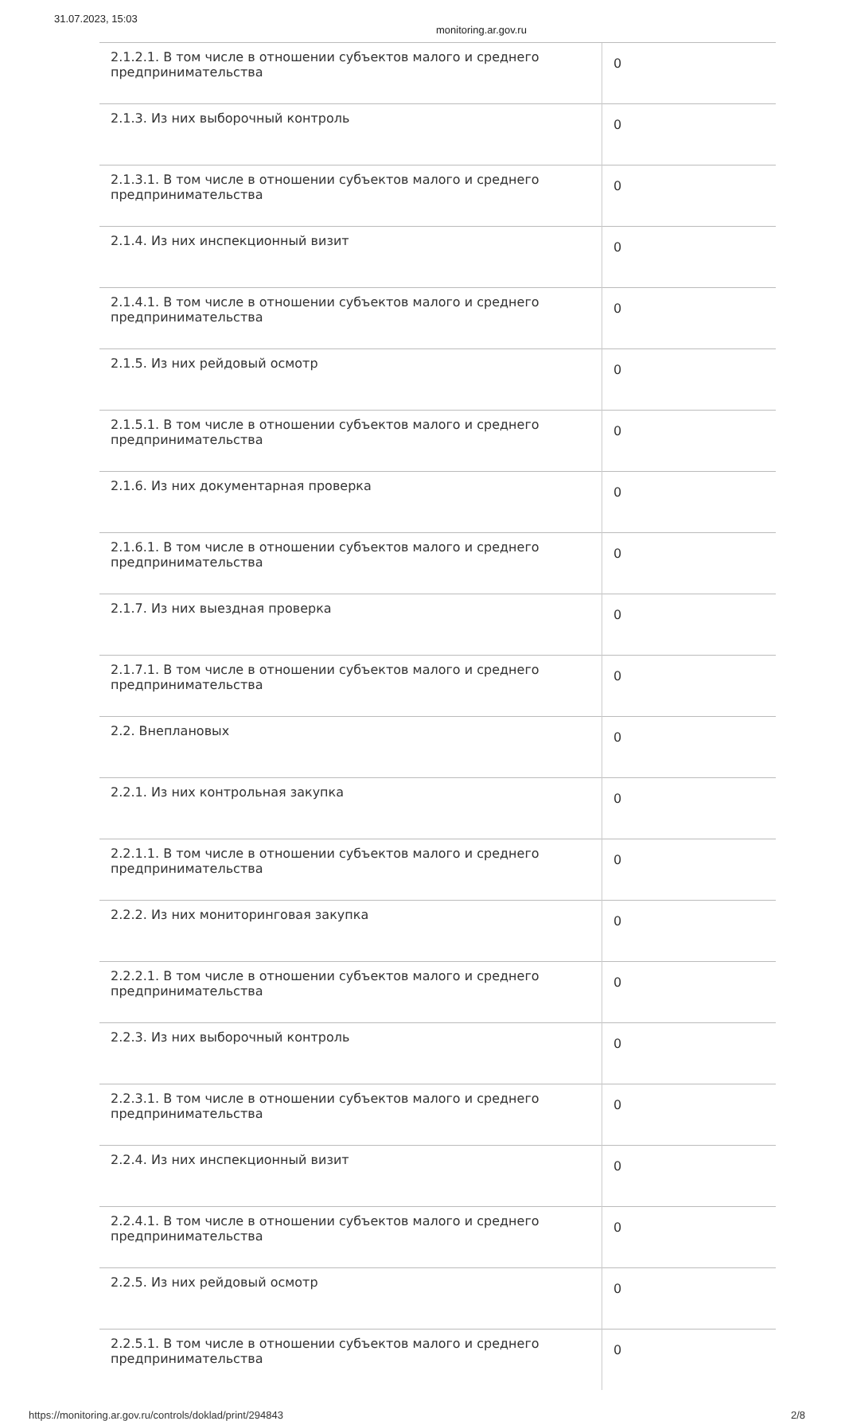31.07.2023, 15:03 monitoring.ar.gov.ru
| 2.1.2.1. В том числе в отношении субъектов малого и среднего предпринимательства | 0 |
| 2.1.3. Из них выборочный контроль | 0 |
| 2.1.3.1. В том числе в отношении субъектов малого и среднего предпринимательства | 0 |
| 2.1.4. Из них инспекционный визит | 0 |
| 2.1.4.1. В том числе в отношении субъектов малого и среднего предпринимательства | 0 |
| 2.1.5. Из них рейдовый осмотр | 0 |
| 2.1.5.1. В том числе в отношении субъектов малого и среднего предпринимательства | 0 |
| 2.1.6. Из них документарная проверка | 0 |
| 2.1.6.1. В том числе в отношении субъектов малого и среднего предпринимательства | 0 |
| 2.1.7. Из них выездная проверка | 0 |
| 2.1.7.1. В том числе в отношении субъектов малого и среднего предпринимательства | 0 |
| 2.2. Внеплановых | 0 |
| 2.2.1. Из них контрольная закупка | 0 |
| 2.2.1.1. В том числе в отношении субъектов малого и среднего предпринимательства | 0 |
| 2.2.2. Из них мониторинговая закупка | 0 |
| 2.2.2.1. В том числе в отношении субъектов малого и среднего предпринимательства | 0 |
| 2.2.3. Из них выборочный контроль | 0 |
| 2.2.3.1. В том числе в отношении субъектов малого и среднего предпринимательства | 0 |
| 2.2.4. Из них инспекционный визит | 0 |
| 2.2.4.1. В том числе в отношении субъектов малого и среднего предпринимательства | 0 |
| 2.2.5. Из них рейдовый осмотр | 0 |
| 2.2.5.1. В том числе в отношении субъектов малого и среднего предпринимательства | 0 |
https://monitoring.ar.gov.ru/controls/doklad/print/294843 2/8